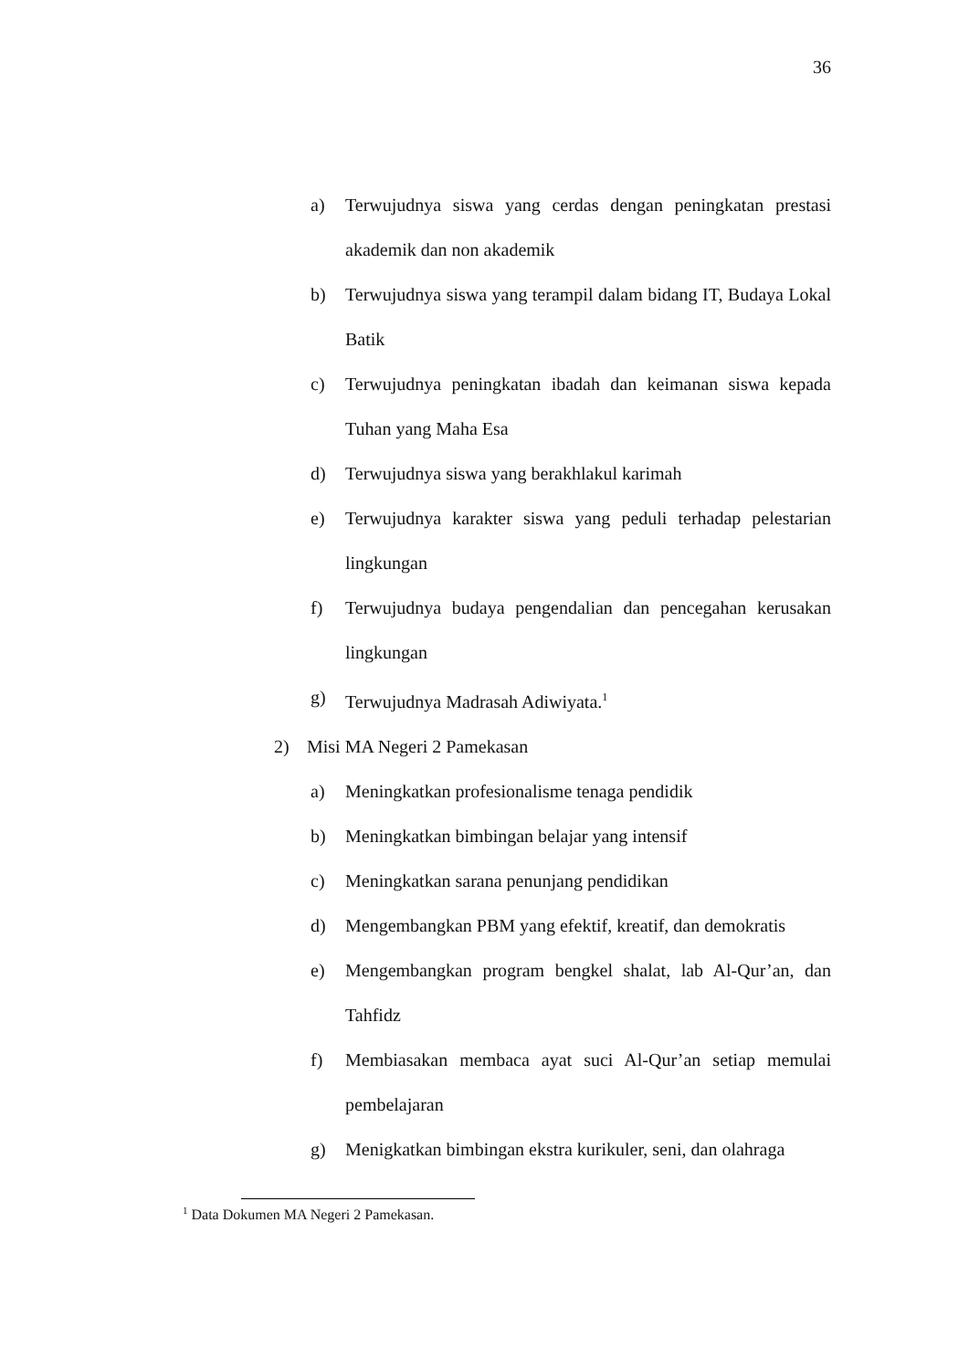36
a) Terwujudnya siswa yang cerdas dengan peningkatan prestasi akademik dan non akademik
b) Terwujudnya siswa yang terampil dalam bidang IT, Budaya Lokal Batik
c) Terwujudnya peningkatan ibadah dan keimanan siswa kepada Tuhan yang Maha Esa
d) Terwujudnya siswa yang berakhlakul karimah
e) Terwujudnya karakter siswa yang peduli terhadap pelestarian lingkungan
f) Terwujudnya budaya pengendalian dan pencegahan kerusakan lingkungan
g) Terwujudnya Madrasah Adiwiyata.<sup>1</sup>
2) Misi MA Negeri 2 Pamekasan
a) Meningkatkan profesionalisme tenaga pendidik
b) Meningkatkan bimbingan belajar yang intensif
c) Meningkatkan sarana penunjang pendidikan
d) Mengembangkan PBM yang efektif, kreatif, dan demokratis
e) Mengembangkan program bengkel shalat, lab Al-Qur’an, dan Tahfidz
f) Membiasakan membaca ayat suci Al-Qur’an setiap memulai pembelajaran
g) Menigkatkan bimbingan ekstra kurikuler, seni, dan olahraga
<sup>1</sup> Data Dokumen MA Negeri 2 Pamekasan.